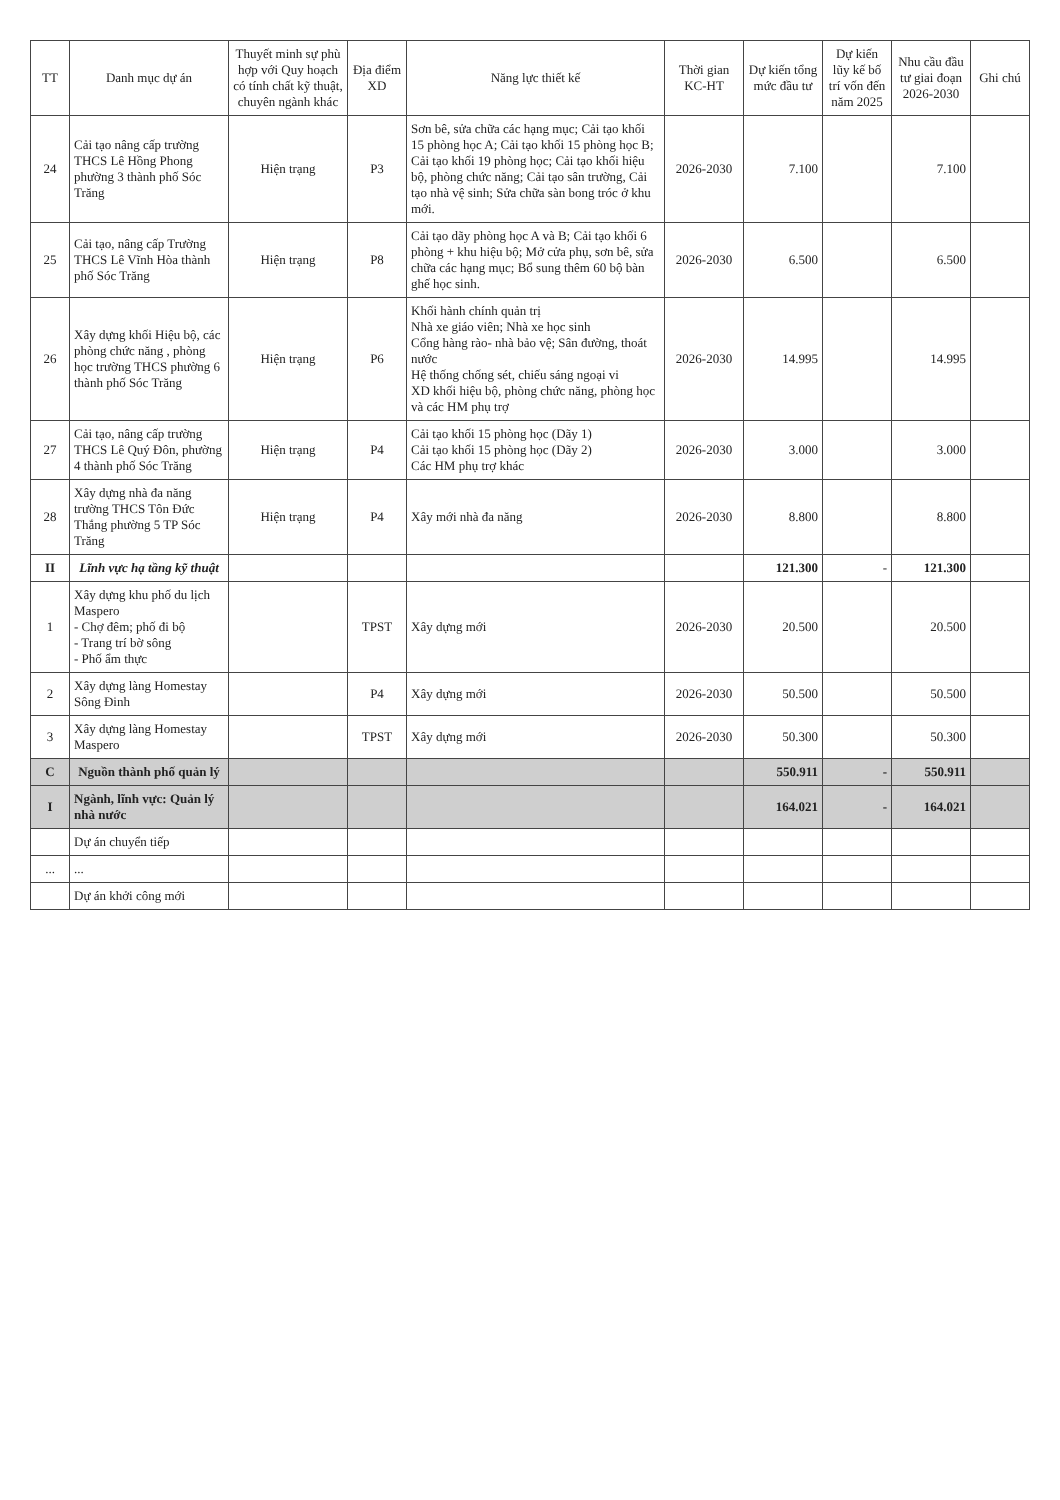| TT | Danh mục dự án | Thuyết minh sự phù hợp với Quy hoạch có tính chất kỹ thuật, chuyên ngành khác | Địa điểm XD | Năng lực thiết kế | Thời gian KC-HT | Dự kiến tổng mức đầu tư | Dự kiến lũy kế bố trí vốn đến năm 2025 | Nhu cầu đầu tư giai đoạn 2026-2030 | Ghi chú |
| --- | --- | --- | --- | --- | --- | --- | --- | --- | --- |
| 24 | Cải tạo nâng cấp trường THCS Lê Hồng Phong phường 3 thành phố Sóc Trăng | Hiện trạng | P3 | Sơn bê, sửa chữa các hạng mục; Cải tạo khối 15 phòng học A; Cải tạo khối 15 phòng học B; Cải tạo khối 19 phòng học; Cải tạo khối hiệu bộ, phòng chức năng; Cải tạo sân trường, Cải tạo nhà vệ sinh; Sửa chữa sàn bong tróc ở khu mới. | 2026-2030 | 7.100 | | 7.100 | |
| 25 | Cải tạo, nâng cấp Trường THCS Lê Vĩnh Hòa thành phố Sóc Trăng | Hiện trạng | P8 | Cải tạo dãy phòng học A và B; Cải tạo khối 6 phòng + khu hiệu bộ; Mở cửa phụ, sơn bê, sửa chữa các hạng mục; Bổ sung thêm 60 bộ bàn ghế học sinh. | 2026-2030 | 6.500 | | 6.500 | |
| 26 | Xây dựng khối Hiệu bộ, các phòng chức năng , phòng học trường THCS phường 6 thành phố Sóc Trăng | Hiện trạng | P6 | Khối hành chính quản trị Nhà xe giáo viên; Nhà xe học sinh Cổng hàng rào- nhà bảo vệ; Sân đường, thoát nước Hệ thống chống sét, chiếu sáng ngoại vi XD khối hiệu bộ, phòng chức năng, phòng học và các HM phụ trợ | 2026-2030 | 14.995 | | 14.995 | |
| 27 | Cải tạo, nâng cấp trường THCS Lê Quý Đôn, phường 4 thành phố Sóc Trăng | Hiện trạng | P4 | Cải tạo khối 15 phòng học (Dãy 1) Cải tạo khối 15 phòng học (Dãy 2) Các HM phụ trợ khác | 2026-2030 | 3.000 | | 3.000 | |
| 28 | Xây dựng nhà đa năng trường THCS Tôn Đức Thắng phường 5 TP Sóc Trăng | Hiện trạng | P4 | Xây mới nhà đa năng | 2026-2030 | 8.800 | | 8.800 | |
| II | Lĩnh vực hạ tầng kỹ thuật | | | | | 121.300 | - | 121.300 | |
| 1 | Xây dựng khu phố du lịch Maspero - Chợ đêm; phố đi bộ - Trang trí bờ sông - Phố ẩm thực | | TPST | Xây dựng mới | 2026-2030 | 20.500 | | 20.500 | |
| 2 | Xây dựng làng Homestay Sông Đinh | | P4 | Xây dựng mới | 2026-2030 | 50.500 | | 50.500 | |
| 3 | Xây dựng làng Homestay Maspero | | TPST | Xây dựng mới | 2026-2030 | 50.300 | | 50.300 | |
| C | Nguồn thành phố quản lý | | | | | 550.911 | - | 550.911 | |
| I | Ngành, lĩnh vực: Quản lý nhà nước | | | | | 164.021 | - | 164.021 | |
| | Dự án chuyển tiếp | | | | | | | | |
| ... | ... | | | | | | | | |
| | Dự án khởi công mới | | | | | | | | |